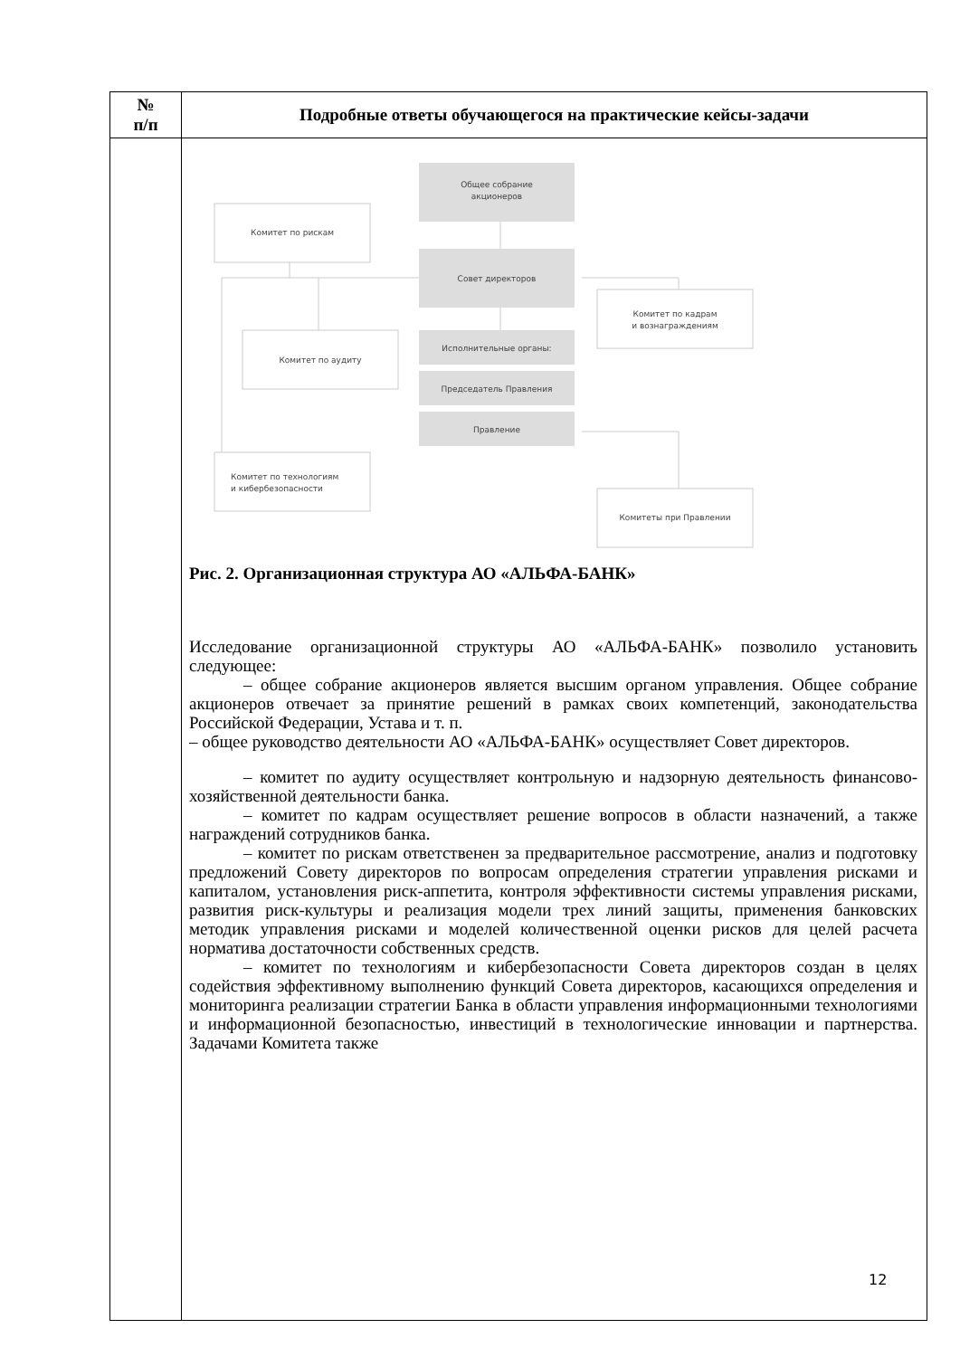Общее собрание
акционеров
Комитет по рискам
Совет директоров
Комитет по кадрам
и вознаграждениям
Исполнительные органы:
Комитет по аудиту
Председатель Правления
Правление
Комитет по технологиям
и кибербезопасности
Комитеты при Правлении
| № п/п | Подробные ответы обучающегося на практические кейсы-задачи |
| --- | --- |
| | Рис. 2. Организационная структура АО «АЛЬФА-БАНК» Исследование организационной структуры АО «АЛЬФА-БАНК» позволило установить следующее: – общее собрание акционеров является высшим органом управления. Общее собрание акционеров отвечает за принятие решений в рамках своих компетенций, законодательства Российской Федерации, Устава и т. п. – общее руководство деятельности АО «АЛЬФА-БАНК» осуществляет Совет директоров. – комитет по аудиту осуществляет контрольную и надзорную деятельность финансово-хозяйственной деятельности банка. – комитет по кадрам осуществляет решение вопросов в области назначений, а также награждений сотрудников банка. – комитет по рискам ответственен за предварительное рассмотрение, анализ и подготовку предложений Совету директоров по вопросам определения стратегии управления рисками и капиталом, установления риск-аппетита, контроля эффективности системы управления рисками, развития риск-культуры и реализация модели трех линий защиты, применения банковских методик управления рисками и моделей количественной оценки рисков для целей расчета норматива достаточности собственных средств. – комитет по технологиям и кибербезопасности Совета директоров создан в целях содействия эффективному выполнению функций Совета директоров, касающихся определения и мониторинга реализации стратегии Банка в области управления информационными технологиями и информационной безопасностью, инвестиций в технологические инновации и партнерства. Задачами Комитета также |
12